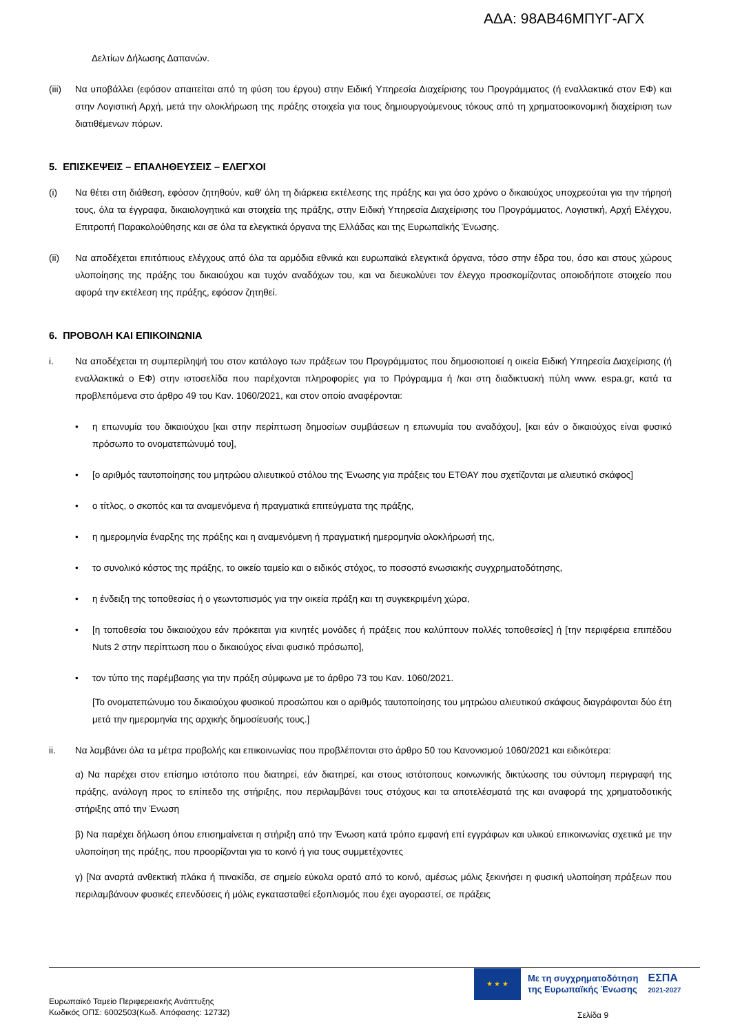ΑΔΑ: 98ΑΒ46ΜΠΥΓ-ΑΓΧ
Δελτίων Δήλωσης Δαπανών.
(iii)
Να υποβάλλει (εφόσον απαιτείται από τη φύση του έργου) στην Ειδική Υπηρεσία Διαχείρισης του Προγράμματος (ή εναλλακτικά στον ΕΦ) και στην Λογιστική Αρχή, μετά την ολοκλήρωση της πράξης στοιχεία για τους δημιουργούμενους τόκους από τη χρηματοοικονομική διαχείριση των διατιθέμενων πόρων.
5. ΕΠΙΣΚΕΨΕΙΣ – ΕΠΑΛΗΘΕΥΣΕΙΣ – ΕΛΕΓΧΟΙ
(i) Να θέτει στη διάθεση, εφόσον ζητηθούν, καθ' όλη τη διάρκεια εκτέλεσης της πράξης και για όσο χρόνο ο δικαιούχος υποχρεούται για την τήρησή τους, όλα τα έγγραφα, δικαιολογητικά και στοιχεία της πράξης, στην Ειδική Υπηρεσία Διαχείρισης του Προγράμματος, Λογιστική, Αρχή Ελέγχου, Επιτροπή Παρακολούθησης και σε όλα τα ελεγκτικά όργανα της Ελλάδας και της Ευρωπαϊκής Ένωσης.
(ii) Να αποδέχεται επιτόπιους ελέγχους από όλα τα αρμόδια εθνικά και ευρωπαϊκά ελεγκτικά όργανα, τόσο στην έδρα του, όσο και στους χώρους υλοποίησης της πράξης του δικαιούχου και τυχόν αναδόχων του, και να διευκολύνει τον έλεγχο προσκομίζοντας οποιοδήποτε στοιχείο που αφορά την εκτέλεση της πράξης, εφόσον ζητηθεί.
6. ΠΡΟΒΟΛΗ ΚΑΙ ΕΠΙΚΟΙΝΩΝΙΑ
i. Να αποδέχεται τη συμπερίληψή του στον κατάλογο των πράξεων του Προγράμματος που δημοσιοποιεί η οικεία Ειδική Υπηρεσία Διαχείρισης (ή εναλλακτικά ο ΕΦ) στην ιστοσελίδα που παρέχονται πληροφορίες για το Πρόγραμμα ή /και στη διαδικτυακή πύλη www. espa.gr, κατά τα προβλεπόμενα στο άρθρο 49 του Καν. 1060/2021, και στον οποίο αναφέρονται:
• η επωνυμία του δικαιούχου [και στην περίπτωση δημοσίων συμβάσεων η επωνυμία του αναδόχου], [και εάν ο δικαιούχος είναι φυσικό πρόσωπο το ονοματεπώνυμό του],
• [ο αριθμός ταυτοποίησης του μητρώου αλιευτικού στόλου της Ένωσης για πράξεις του ΕΤΘΑΥ που σχετίζονται με αλιευτικό σκάφος]
• ο τίτλος, ο σκοπός και τα αναμενόμενα ή πραγματικά επιτεύγματα της πράξης,
• η ημερομηνία έναρξης της πράξης και η αναμενόμενη ή πραγματική ημερομηνία ολοκλήρωσή της,
• το συνολικό κόστος της πράξης, το οικείο ταμείο και ο ειδικός στόχος, το ποσοστό ενωσιακής συγχρηματοδότησης,
• η ένδειξη της τοποθεσίας ή ο γεωντοπισμός για την οικεία πράξη και τη συγκεκριμένη χώρα,
• [η τοποθεσία του δικαιούχου εάν πρόκειται για κινητές μονάδες ή πράξεις που καλύπτουν πολλές τοποθεσίες] ή [την περιφέρεια επιπέδου Nuts 2 στην περίπτωση που ο δικαιούχος είναι φυσικό πρόσωπο],
• τον τύπο της παρέμβασης για την πράξη σύμφωνα με το άρθρο 73 του Καν. 1060/2021.
[Το ονοματεπώνυμο του δικαιούχου φυσικού προσώπου και ο αριθμός ταυτοποίησης του μητρώου αλιευτικού σκάφους διαγράφονται δύο έτη μετά την ημερομηνία της αρχικής δημοσίευσής τους.]
ii. Να λαμβάνει όλα τα μέτρα προβολής και επικοινωνίας που προβλέπονται στο άρθρο 50 του Κανονισμού 1060/2021 και ειδικότερα:
α) Να παρέχει στον επίσημο ιστότοπο που διατηρεί, εάν διατηρεί, και στους ιστότοπους κοινωνικής δικτύωσης του σύντομη περιγραφή της πράξης, ανάλογη προς το επίπεδο της στήριξης, που περιλαμβάνει τους στόχους και τα αποτελέσματά της και αναφορά της χρηματοδοτικής στήριξης από την Ένωση
β) Να παρέχει δήλωση όπου επισημαίνεται η στήριξη από την Ένωση κατά τρόπο εμφανή επί εγγράφων και υλικού επικοινωνίας σχετικά με την υλοποίηση της πράξης, που προορίζονται για το κοινό ή για τους συμμετέχοντες
γ) [Να αναρτά ανθεκτική πλάκα ή πινακίδα, σε σημείο εύκολα ορατό από το κοινό, αμέσως μόλις ξεκινήσει η φυσική υλοποίηση πράξεων που περιλαμβάνουν φυσικές επενδύσεις ή μόλις εγκατασταθεί εξοπλισμός που έχει αγοραστεί, σε πράξεις
★ ★ ★
Με τη συγχρηματοδότηση
της Ευρωπαϊκής Ένωσης
ΕΣΠΑ
2021-2027
Ευρωπαϊκό Ταμείο Περιφερειακής Ανάπτυξης
Κωδικός ΟΠΣ: 6002503(Κωδ. Απόφασης: 12732)
Σελίδα 9